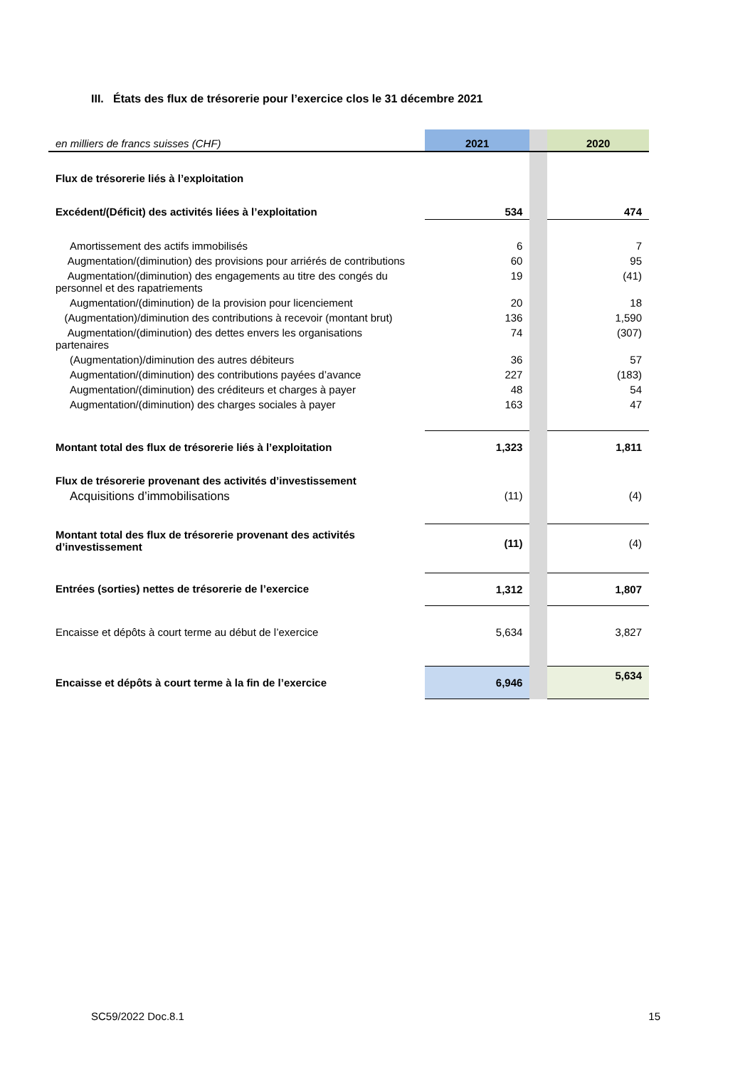III. États des flux de trésorerie pour l’exercice clos le 31 décembre 2021
| en milliers de francs suisses (CHF) | 2021 | | 2020 |
| Flux de trésorerie liés à l’exploitation | | | |
| Excédent/(Déficit) des activités liées à l’exploitation | 534 | | 474 |
| Amortissement des actifs immobilisés | 6 | | 7 |
| Augmentation/(diminution) des provisions pour arriérés de contributions | 60 | | 95 |
| Augmentation/(diminution) des engagements au titre des congés du personnel et des rapatriements | 19 | | (41) |
| Augmentation/(diminution) de la provision pour licenciement | 20 | | 18 |
| (Augmentation)/diminution des contributions à recevoir (montant brut) | 136 | | 1,590 |
| Augmentation/(diminution) des dettes envers les organisations partenaires | 74 | | (307) |
| (Augmentation)/diminution des autres débiteurs | 36 | | 57 |
| Augmentation/(diminution) des contributions payées d’avance | 227 | | (183) |
| Augmentation/(diminution) des créditeurs et charges à payer | 48 | | 54 |
| Augmentation/(diminution) des charges sociales à payer | 163 | | 47 |
| Montant total des flux de trésorerie liés à l’exploitation | 1,323 | | 1,811 |
| Flux de trésorerie provenant des activités d’investissement | | | |
| Acquisitions d’immobilisations | (11) | | (4) |
| Montant total des flux de trésorerie provenant des activités d’investissement | (11) | | (4) |
| Entrées (sorties) nettes de trésorerie de l’exercice | 1,312 | | 1,807 |
| Encaisse et dépôts à court terme au début de l’exercice | 5,634 | | 3,827 |
| Encaisse et dépôts à court terme à la fin de l’exercice | 6,946 | | 5,634 |
SC59/2022 Doc.8.1 15